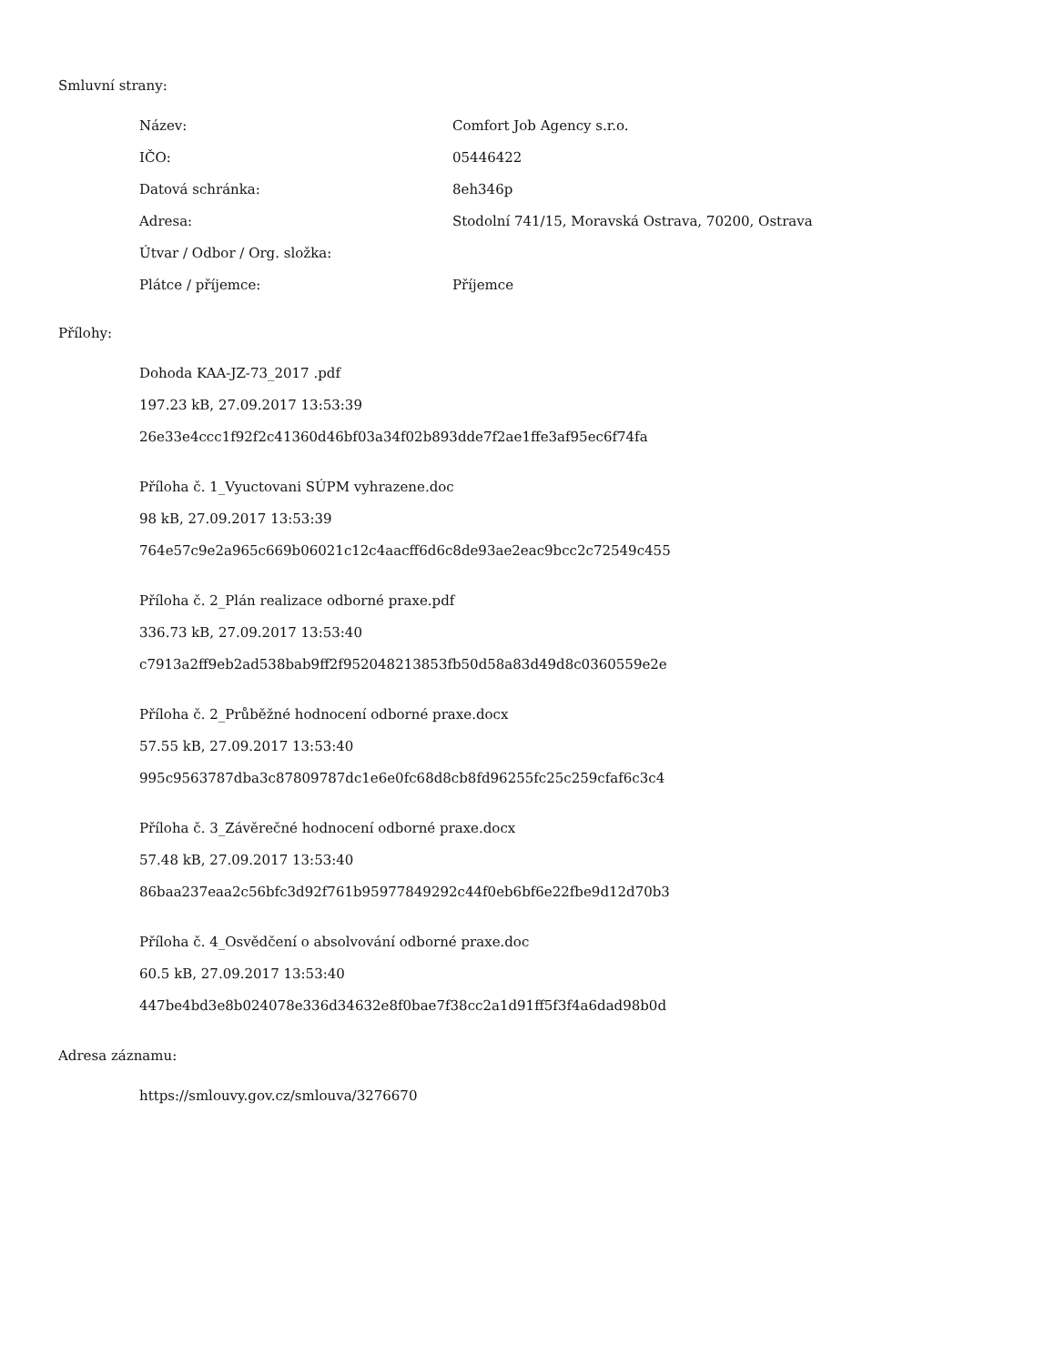Smluvní strany:
| Název: | Comfort Job Agency s.r.o. |
| IČO: | 05446422 |
| Datová schránka: | 8eh346p |
| Adresa: | Stodolní 741/15, Moravská Ostrava, 70200, Ostrava |
| Útvar / Odbor / Org. složka: | |
| Plátce / příjemce: | Příjemce |
Přílohy:
Dohoda KAA-JZ-73_2017 .pdf
197.23 kB, 27.09.2017 13:53:39
26e33e4ccc1f92f2c41360d46bf03a34f02b893dde7f2ae1ffe3af95ec6f74fa
Příloha č. 1_Vyuctovani SÚPM vyhrazene.doc
98 kB, 27.09.2017 13:53:39
764e57c9e2a965c669b06021c12c4aacff6d6c8de93ae2eac9bcc2c72549c455
Příloha č. 2_Plán realizace odborné praxe.pdf
336.73 kB, 27.09.2017 13:53:40
c7913a2ff9eb2ad538bab9ff2f952048213853fb50d58a83d49d8c0360559e2e
Příloha č. 2_Průběžné hodnocení odborné praxe.docx
57.55 kB, 27.09.2017 13:53:40
995c9563787dba3c87809787dc1e6e0fc68d8cb8fd96255fc25c259cfaf6c3c4
Příloha č. 3_Závěrečné hodnocení odborné praxe.docx
57.48 kB, 27.09.2017 13:53:40
86baa237eaa2c56bfc3d92f761b95977849292c44f0eb6bf6e22fbe9d12d70b3
Příloha č. 4_Osvědčení o absolvování odborné praxe.doc
60.5 kB, 27.09.2017 13:53:40
447be4bd3e8b024078e336d34632e8f0bae7f38cc2a1d91ff5f3f4a6dad98b0d
Adresa záznamu:
https://smlouvy.gov.cz/smlouva/3276670